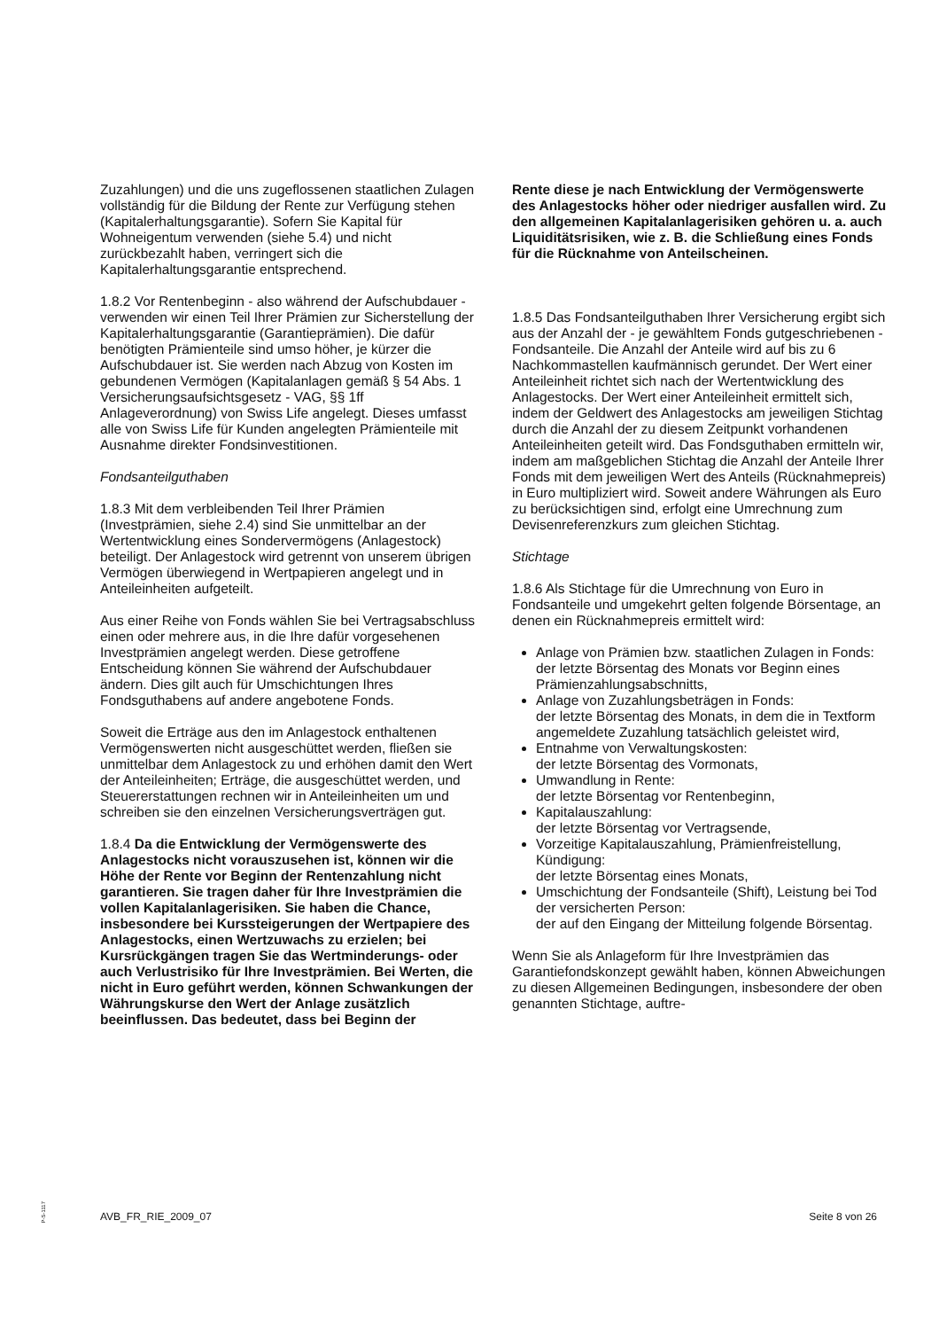Zuzahlungen) und die uns zugeflossenen staatlichen Zulagen vollständig für die Bildung der Rente zur Verfügung stehen (Kapitalerhaltungsgarantie). Sofern Sie Kapital für Wohneigentum verwenden (siehe 5.4) und nicht zurückbezahlt haben, verringert sich die Kapitalerhaltungsgarantie entsprechend.
1.8.2 Vor Rentenbeginn - also während der Aufschubdauer - verwenden wir einen Teil Ihrer Prämien zur Sicherstellung der Kapitalerhaltungsgarantie (Garantieprämien). Die dafür benötigten Prämienteile sind umso höher, je kürzer die Aufschubdauer ist. Sie werden nach Abzug von Kosten im gebundenen Vermögen (Kapitalanlagen gemäß § 54 Abs. 1 Versicherungsaufsichtsgesetz - VAG, §§ 1ff Anlageverordnung) von Swiss Life angelegt. Dieses umfasst alle von Swiss Life für Kunden angelegten Prämienteile mit Ausnahme direkter Fondsinvestitionen.
Fondsanteilguthaben
1.8.3 Mit dem verbleibenden Teil Ihrer Prämien (Investprämien, siehe 2.4) sind Sie unmittelbar an der Wertentwicklung eines Sondervermögens (Anlagestock) beteiligt. Der Anlagestock wird getrennt von unserem übrigen Vermögen überwiegend in Wertpapieren angelegt und in Anteileinheiten aufgeteilt.
Aus einer Reihe von Fonds wählen Sie bei Vertragsabschluss einen oder mehrere aus, in die Ihre dafür vorgesehenen Investprämien angelegt werden. Diese getroffene Entscheidung können Sie während der Aufschubdauer ändern. Dies gilt auch für Umschichtungen Ihres Fondsguthabens auf andere angebotene Fonds.
Soweit die Erträge aus den im Anlagestock enthaltenen Vermögenswerten nicht ausgeschüttet werden, fließen sie unmittelbar dem Anlagestock zu und erhöhen damit den Wert der Anteileinheiten; Erträge, die ausgeschüttet werden, und Steuererstattungen rechnen wir in Anteileinheiten um und schreiben sie den einzelnen Versicherungsverträgen gut.
1.8.4 Da die Entwicklung der Vermögenswerte des Anlagestocks nicht vorauszusehen ist, können wir die Höhe der Rente vor Beginn der Rentenzahlung nicht garantieren. Sie tragen daher für Ihre Investprämien die vollen Kapitalanlagerisiken. Sie haben die Chance, insbesondere bei Kurssteigerungen der Wertpapiere des Anlagestocks, einen Wertzuwachs zu erzielen; bei Kursrückgängen tragen Sie das Wertminderungs- oder auch Verlustrisiko für Ihre Investprämien. Bei Werten, die nicht in Euro geführt werden, können Schwankungen der Währungskurse den Wert der Anlage zusätzlich beeinflussen. Das bedeutet, dass bei Beginn der
Rente diese je nach Entwicklung der Vermögenswerte des Anlagestocks höher oder niedriger ausfallen wird. Zu den allgemeinen Kapitalanlagerisiken gehören u. a. auch Liquiditätsrisiken, wie z. B. die Schließung eines Fonds für die Rücknahme von Anteilscheinen.
1.8.5 Das Fondsanteilguthaben Ihrer Versicherung ergibt sich aus der Anzahl der - je gewähltem Fonds gutgeschriebenen - Fondsanteile. Die Anzahl der Anteile wird auf bis zu 6 Nachkommastellen kaufmännisch gerundet. Der Wert einer Anteileinheit richtet sich nach der Wertentwicklung des Anlagestocks. Der Wert einer Anteileinheit ermittelt sich, indem der Geldwert des Anlagestocks am jeweiligen Stichtag durch die Anzahl der zu diesem Zeitpunkt vorhandenen Anteileinheiten geteilt wird. Das Fondsguthaben ermitteln wir, indem am maßgeblichen Stichtag die Anzahl der Anteile Ihrer Fonds mit dem jeweiligen Wert des Anteils (Rücknahmepreis) in Euro multipliziert wird. Soweit andere Währungen als Euro zu berücksichtigen sind, erfolgt eine Umrechnung zum Devisenreferenzkurs zum gleichen Stichtag.
Stichtage
1.8.6 Als Stichtage für die Umrechnung von Euro in Fondsanteile und umgekehrt gelten folgende Börsentage, an denen ein Rücknahmepreis ermittelt wird:
Anlage von Prämien bzw. staatlichen Zulagen in Fonds:
der letzte Börsentag des Monats vor Beginn eines Prämienzahlungsabschnitts,
Anlage von Zuzahlungsbeträgen in Fonds:
der letzte Börsentag des Monats, in dem die in Textform angemeldete Zuzahlung tatsächlich geleistet wird,
Entnahme von Verwaltungskosten:
der letzte Börsentag des Vormonats,
Umwandlung in Rente:
der letzte Börsentag vor Rentenbeginn,
Kapitalauszahlung:
der letzte Börsentag vor Vertragsende,
Vorzeitige Kapitalauszahlung, Prämienfreistellung, Kündigung:
der letzte Börsentag eines Monats,
Umschichtung der Fondsanteile (Shift), Leistung bei Tod der versicherten Person:
der auf den Eingang der Mitteilung folgende Börsentag.
Wenn Sie als Anlageform für Ihre Investprämien das Garantiefondskonzept gewählt haben, können Abweichungen zu diesen Allgemeinen Bedingungen, insbesondere der oben genannten Stichtage, auftre-
P-S-1117
AVB_FR_RIE_2009_07 Seite 8 von 26